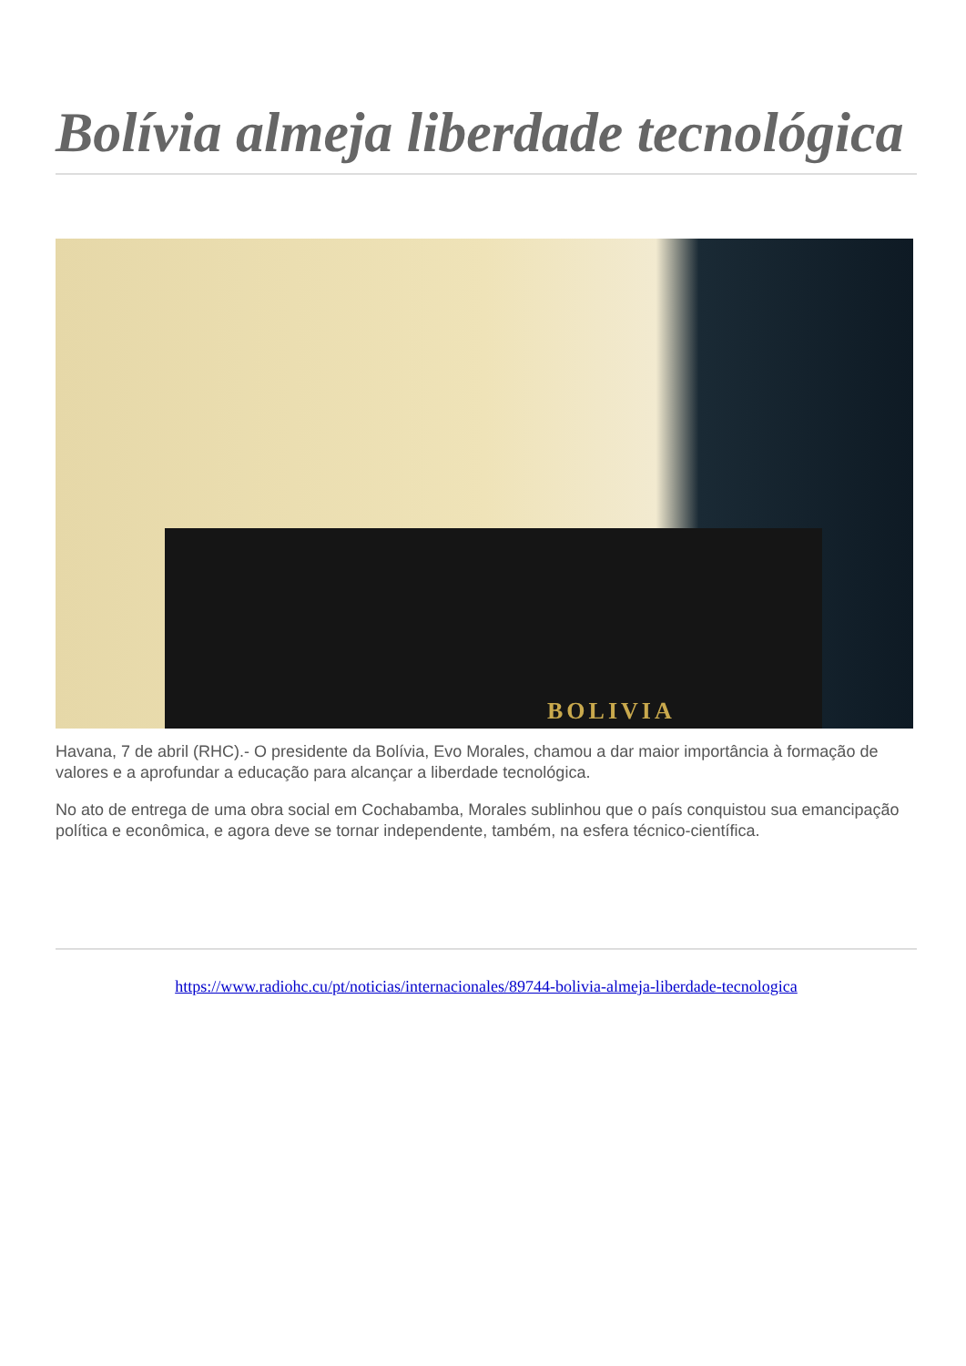Bolívia almeja liberdade tecnológica
BOLIVIA
Havana, 7 de abril (RHC).- O presidente da Bolívia, Evo Morales, chamou a dar maior importância à formação de valores e a aprofundar a educação para alcançar a liberdade tecnológica.
No ato de entrega de uma obra social em Cochabamba, Morales sublinhou que o país conquistou sua emancipação política e econômica, e agora deve se tornar independente, também, na esfera técnico-científica.
https://www.radiohc.cu/pt/noticias/internacionales/89744-bolivia-almeja-liberdade-tecnologica